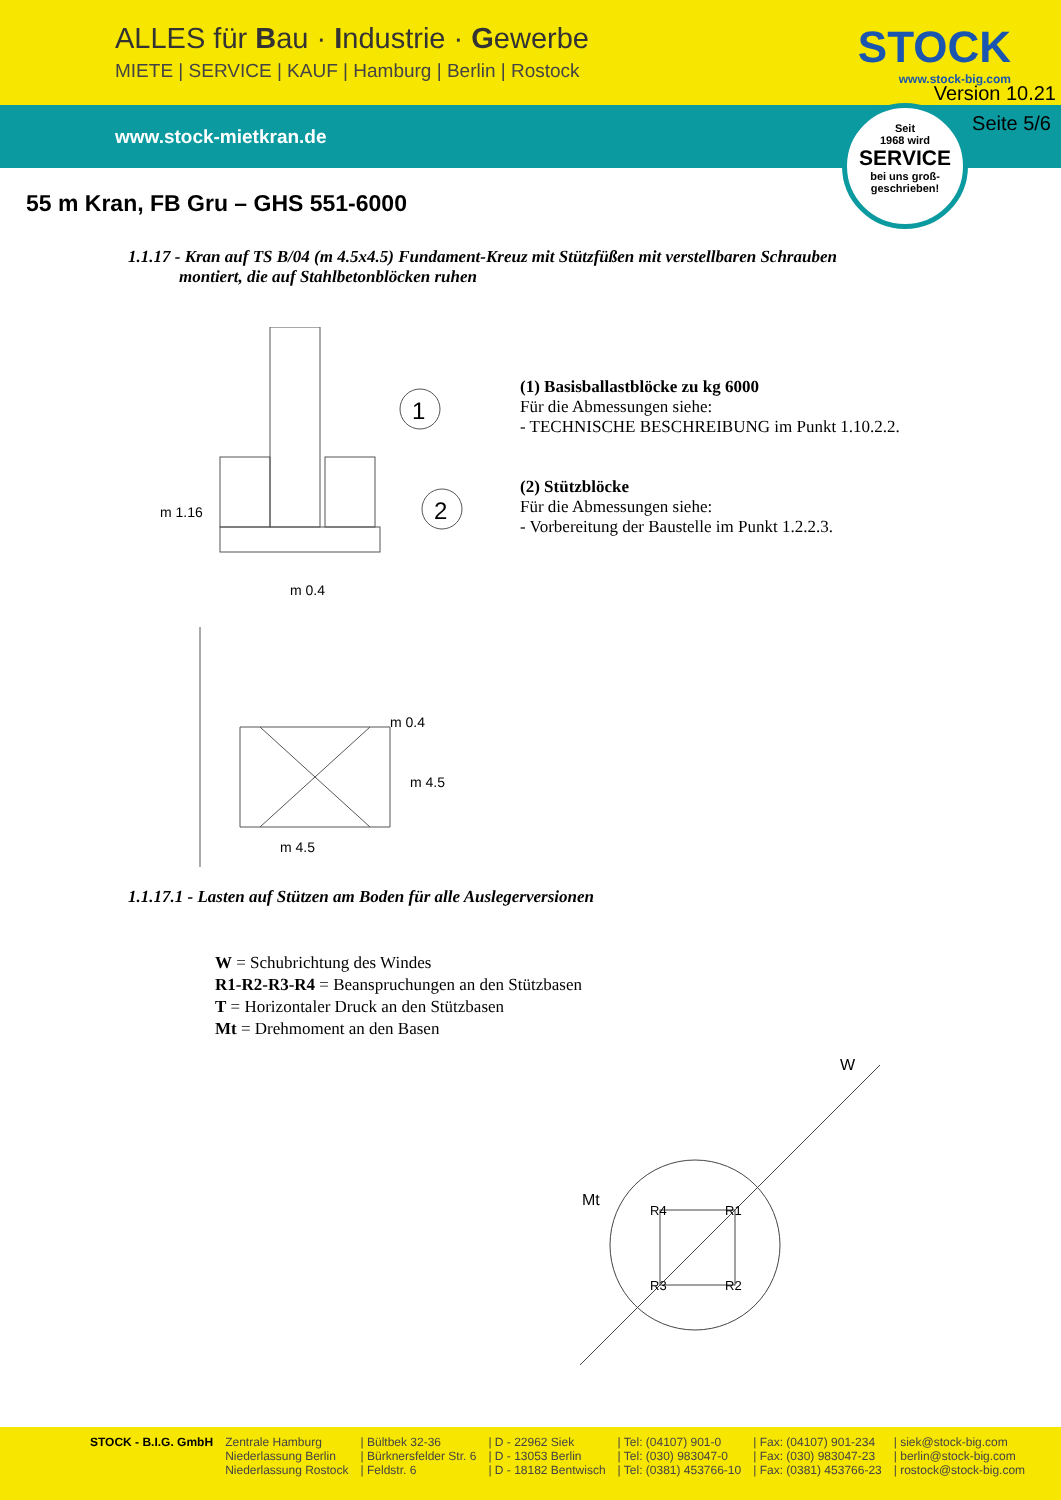ALLES für Bau · Industrie · Gewerbe
MIETE | SERVICE | KAUF | Hamburg | Berlin | Rostock
STOCK
www.stock-big.com
Version 10.21
www.stock-mietkran.de
Seite 5/6
Seit
1968 wird
SERVICE
bei uns groß-
geschrieben!
55 m Kran, FB Gru – GHS 551-6000
1.1.17 - Kran auf TS B/04 (m 4.5x4.5) Fundament-Kreuz mit Stützfüßen mit verstellbaren Schrauben
montiert, die auf Stahlbetonblöcken ruhen
1
2
m 0.4
m 4.5
m 1.16
m 4.5
m 0.4
(1) Basisballastblöcke zu kg 6000
Für die Abmessungen siehe:
- TECHNISCHE BESCHREIBUNG im Punkt 1.10.2.2.
(2) Stützblöcke
Für die Abmessungen siehe:
- Vorbereitung der Baustelle im Punkt 1.2.2.3.
1.1.17.1 - Lasten auf Stützen am Boden für alle Auslegerversionen
W = Schubrichtung des Windes
R1-R2-R3-R4 = Beanspruchungen an den Stützbasen
T = Horizontaler Druck an den Stützbasen
Mt = Drehmoment an den Basen
Mt
W
R4
R1
R3
R2
STOCK - B.I.G. GmbH Zentrale Hamburg
Niederlassung Berlin
Niederlassung Rostock
| Bültbek 32-36
| Bürknersfelder Str. 6
| Feldstr. 6
| D - 22962 Siek
| D - 13053 Berlin
| D - 18182 Bentwisch
| Tel: (04107) 901-0
| Tel: (030) 983047-0
| Tel: (0381) 453766-10
| Fax: (04107) 901-234
| Fax: (030) 983047-23
| Fax: (0381) 453766-23
| siek@stock-big.com
| berlin@stock-big.com
| rostock@stock-big.com